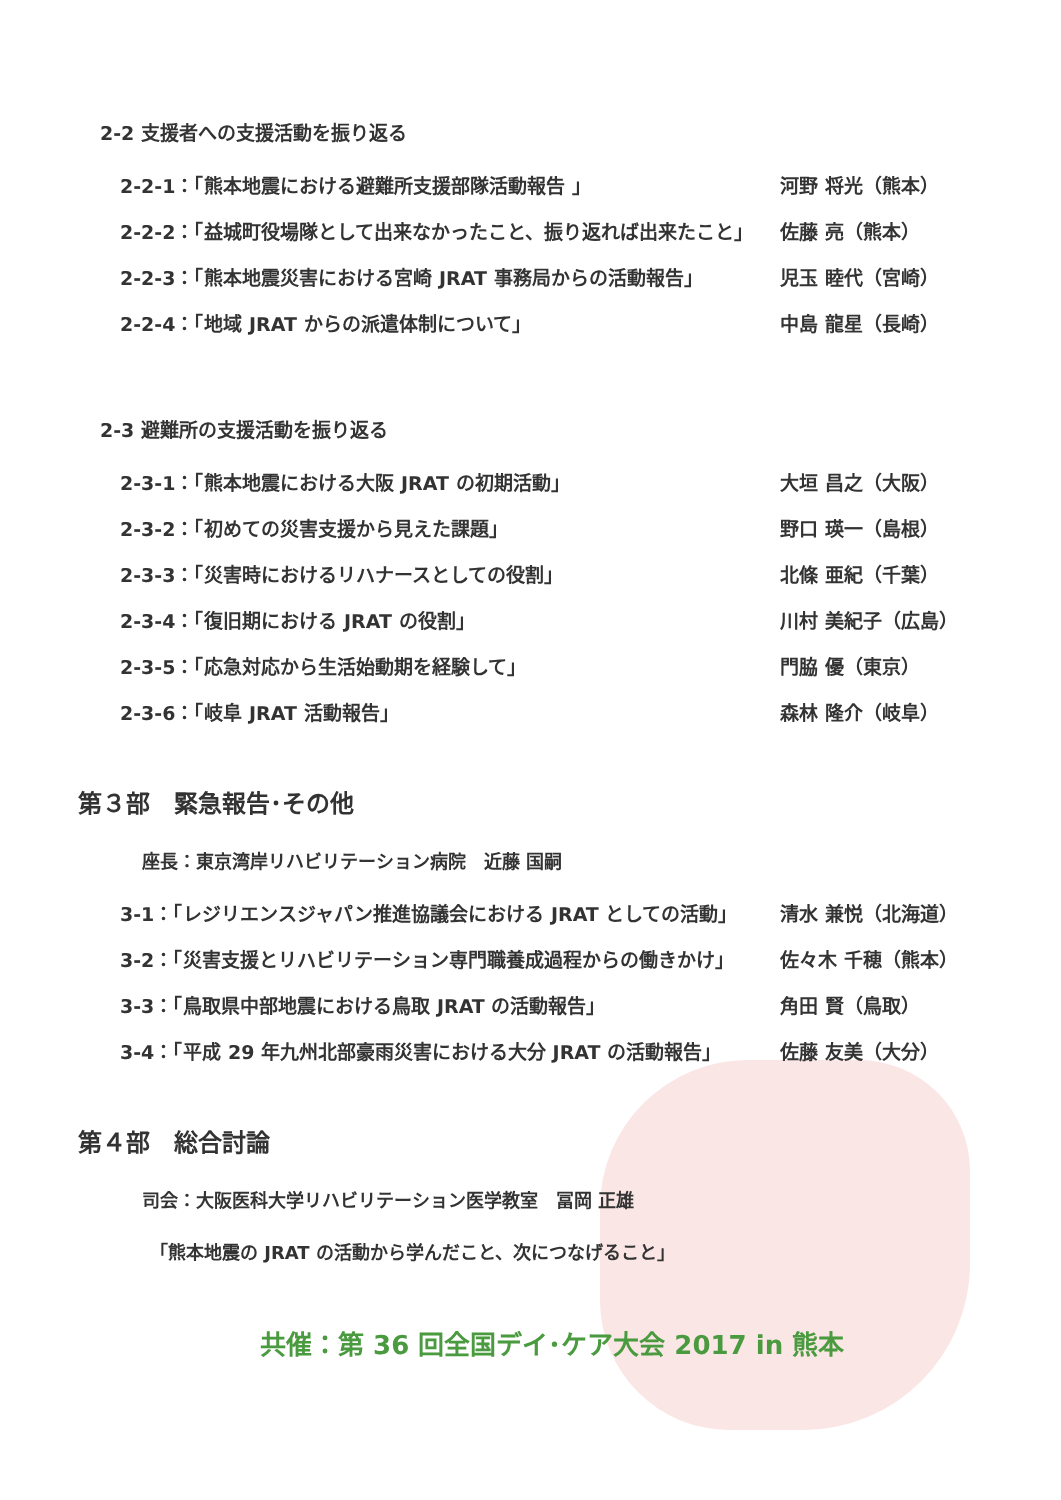2-2 支援者への支援活動を振り返る
2-2-1：「熊本地震における避難所支援部隊活動報告 」 河野 将光（熊本）
2-2-2：「益城町役場隊として出来なかったこと、振り返れば出来たこと」 佐藤 亮（熊本）
2-2-3：「熊本地震災害における宮崎 JRAT 事務局からの活動報告」 児玉 睦代（宮崎）
2-2-4：「地域 JRAT からの派遣体制について」 中島 龍星（長崎）
2-3 避難所の支援活動を振り返る
2-3-1：「熊本地震における大阪 JRAT の初期活動」 大垣 昌之（大阪）
2-3-2：「初めての災害支援から見えた課題」 野口 瑛一（島根）
2-3-3：「災害時におけるリハナースとしての役割」 北條 亜紀（千葉）
2-3-4：「復旧期における JRAT の役割」 川村 美紀子（広島）
2-3-5：「応急対応から生活始動期を経験して」 門脇 優（東京）
2-3-6：「岐阜 JRAT 活動報告」 森林 隆介（岐阜）
第３部　緊急報告･その他
座長：東京湾岸リハビリテーション病院　近藤 国嗣
3-1：「レジリエンスジャパン推進協議会における JRAT としての活動」 清水 兼悦（北海道）
3-2：「災害支援とリハビリテーション専門職養成過程からの働きかけ」 佐々木 千穂（熊本）
3-3：「鳥取県中部地震における鳥取 JRAT の活動報告」 角田 賢（鳥取）
3-4：「平成 29 年九州北部豪雨災害における大分 JRAT の活動報告」 佐藤 友美（大分）
第４部　総合討論
司会：大阪医科大学リハビリテーション医学教室　冨岡 正雄
「熊本地震の JRAT の活動から学んだこと、次につなげること」
共催：第 36 回全国デイ･ケア大会 2017 in 熊本